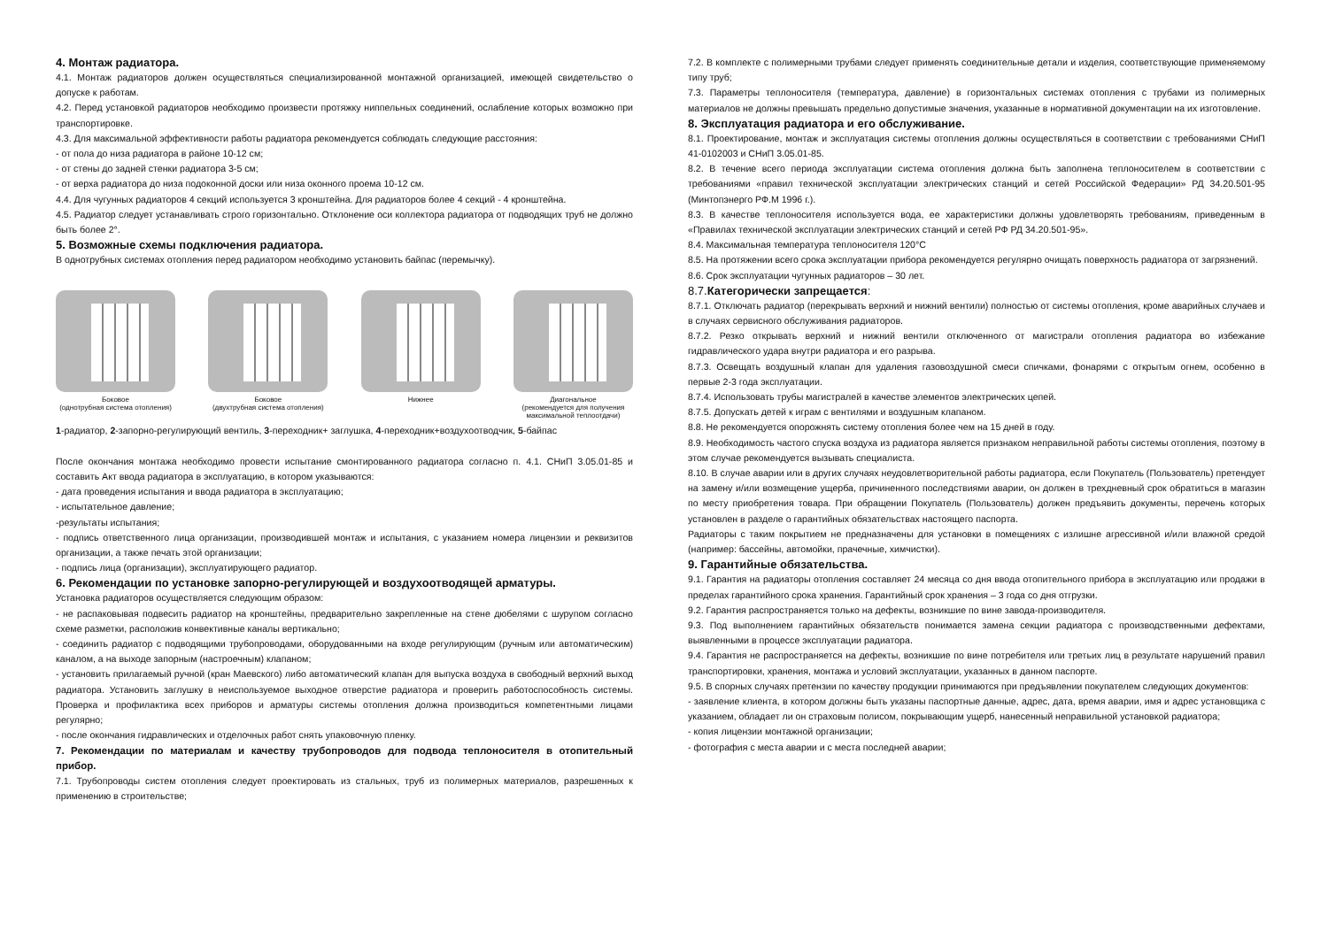4. Монтаж радиатора.
4.1. Монтаж радиаторов должен осуществляться специализированной монтажной организацией, имеющей свидетельство о допуске к работам.
4.2. Перед установкой радиаторов необходимо произвести протяжку ниппельных соединений, ослабление которых возможно при транспортировке.
4.3. Для максимальной эффективности работы радиатора рекомендуется соблюдать следующие расстояния:
- от пола до низа радиатора в районе 10-12 см;
- от стены до задней стенки радиатора 3-5 см;
- от верха радиатора до низа подоконной доски или низа оконного проема 10-12 см.
4.4. Для чугунных радиаторов 4 секций используется 3 кронштейна. Для радиаторов более 4 секций - 4 кронштейна.
4.5. Радиатор следует устанавливать строго горизонтально. Отклонение оси коллектора радиатора от подводящих труб не должно быть более 2°.
5. Возможные схемы подключения радиатора.
В однотрубных системах отопления перед радиатором необходимо установить байпас (перемычку).
Боковое
(однотрубная система отопления)
Боковое
(двухтрубная система отопления)
Нижнее Диагональное
(рекомендуется для получения максимальной теплоотдачи)
1-радиатор, 2-запорно-регулирующий вентиль, 3-переходник+ заглушка, 4-переходник+воздухоотводчик, 5-байпас
После окончания монтажа необходимо провести испытание смонтированного радиатора согласно п. 4.1. СНиП 3.05.01-85 и составить Акт ввода радиатора в эксплуатацию, в котором указываются:
- дата проведения испытания и ввода радиатора в эксплуатацию;
- испытательное давление;
-результаты испытания;
- подпись ответственного лица организации, производившей монтаж и испытания, с указанием номера лицензии и реквизитов организации, а также печать этой организации;
- подпись лица (организации), эксплуатирующего радиатор.
6. Рекомендации по установке запорно-регулирующей и воздухоотводящей арматуры.
Установка радиаторов осуществляется следующим образом:
- не распаковывая подвесить радиатор на кронштейны, предварительно закрепленные на стене дюбелями с шурупом согласно схеме разметки, расположив конвективные каналы вертикально;
- соединить радиатор с подводящими трубопроводами, оборудованными на входе регулирующим (ручным или автоматическим) каналом, а на выходе запорным (настроечным) клапаном;
- установить прилагаемый ручной (кран Маевского) либо автоматический клапан для выпуска воздуха в свободный верхний выход радиатора. Установить заглушку в неиспользуемое выходное отверстие радиатора и проверить работоспособность системы. Проверка и профилактика всех приборов и арматуры системы отопления должна производиться компетентными лицами регулярно;
- после окончания гидравлических и отделочных работ снять упаковочную пленку.
7. Рекомендации по материалам и качеству трубопроводов для подвода теплоносителя в отопительный прибор.
7.1. Трубопроводы систем отопления следует проектировать из стальных, труб из полимерных материалов, разрешенных к применению в строительстве;
7.2. В комплекте с полимерными трубами следует применять соединительные детали и изделия, соответствующие применяемому типу труб;
7.3. Параметры теплоносителя (температура, давление) в горизонтальных системах отопления с трубами из полимерных материалов не должны превышать предельно допустимые значения, указанные в нормативной документации на их изготовление.
8. Эксплуатация радиатора и его обслуживание.
8.1. Проектирование, монтаж и эксплуатация системы отопления должны осуществляться в соответствии с требованиями СНиП 41-0102003 и СНиП 3.05.01-85.
8.2. В течение всего периода эксплуатации система отопления должна быть заполнена теплоносителем в соответствии с требованиями «правил технической эксплуатации электрических станций и сетей Российской Федерации» РД 34.20.501-95 (Минтопэнерго РФ.М 1996 г.).
8.3. В качестве теплоносителя используется вода, ее характеристики должны удовлетворять требованиям, приведенным в «Правилах технической эксплуатации электрических станций и сетей РФ РД 34.20.501-95».
8.4. Максимальная температура теплоносителя 120°С
8.5. На протяжении всего срока эксплуатации прибора рекомендуется регулярно очищать поверхность радиатора от загрязнений.
8.6. Срок эксплуатации чугунных радиаторов – 30 лет.
8.7.Категорически запрещается:
8.7.1. Отключать радиатор (перекрывать верхний и нижний вентили) полностью от системы отопления, кроме аварийных случаев и в случаях сервисного обслуживания радиаторов.
8.7.2. Резко открывать верхний и нижний вентили отключенного от магистрали отопления радиатора во избежание гидравлического удара внутри радиатора и его разрыва.
8.7.3. Освещать воздушный клапан для удаления газовоздушной смеси спичками, фонарями с открытым огнем, особенно в первые 2-3 года эксплуатации.
8.7.4. Использовать трубы магистралей в качестве элементов электрических цепей.
8.7.5. Допускать детей к играм с вентилями и воздушным клапаном.
8.8. Не рекомендуется опорожнять систему отопления более чем на 15 дней в году.
8.9. Необходимость частого спуска воздуха из радиатора является признаком неправильной работы системы отопления, поэтому в этом случае рекомендуется вызывать специалиста.
8.10. В случае аварии или в других случаях неудовлетворительной работы радиатора, если Покупатель (Пользователь) претендует на замену и/или возмещение ущерба, причиненного последствиями аварии, он должен в трехдневный срок обратиться в магазин по месту приобретения товара. При обращении Покупатель (Пользователь) должен предъявить документы, перечень которых установлен в разделе о гарантийных обязательствах настоящего паспорта.
Радиаторы с таким покрытием не предназначены для установки в помещениях с излишне агрессивной и/или влажной средой (например: бассейны, автомойки, прачечные, химчистки).
9. Гарантийные обязательства.
9.1. Гарантия на радиаторы отопления составляет 24 месяца со дня ввода отопительного прибора в эксплуатацию или продажи в пределах гарантийного срока хранения. Гарантийный срок хранения – 3 года со дня отгрузки.
9.2. Гарантия распространяется только на дефекты, возникшие по вине завода-производителя.
9.3. Под выполнением гарантийных обязательств понимается замена секции радиатора с производственными дефектами, выявленными в процессе эксплуатации радиатора.
9.4. Гарантия не распространяется на дефекты, возникшие по вине потребителя или третьих лиц в результате нарушений правил транспортировки, хранения, монтажа и условий эксплуатации, указанных в данном паспорте.
9.5. В спорных случаях претензии по качеству продукции принимаются при предъявлении покупателем следующих документов:
- заявление клиента, в котором должны быть указаны паспортные данные, адрес, дата, время аварии, имя и адрес установщика с указанием, обладает ли он страховым полисом, покрывающим ущерб, нанесенный неправильной установкой радиатора;
- копия лицензии монтажной организации;
- фотография с места аварии и с места последней аварии;